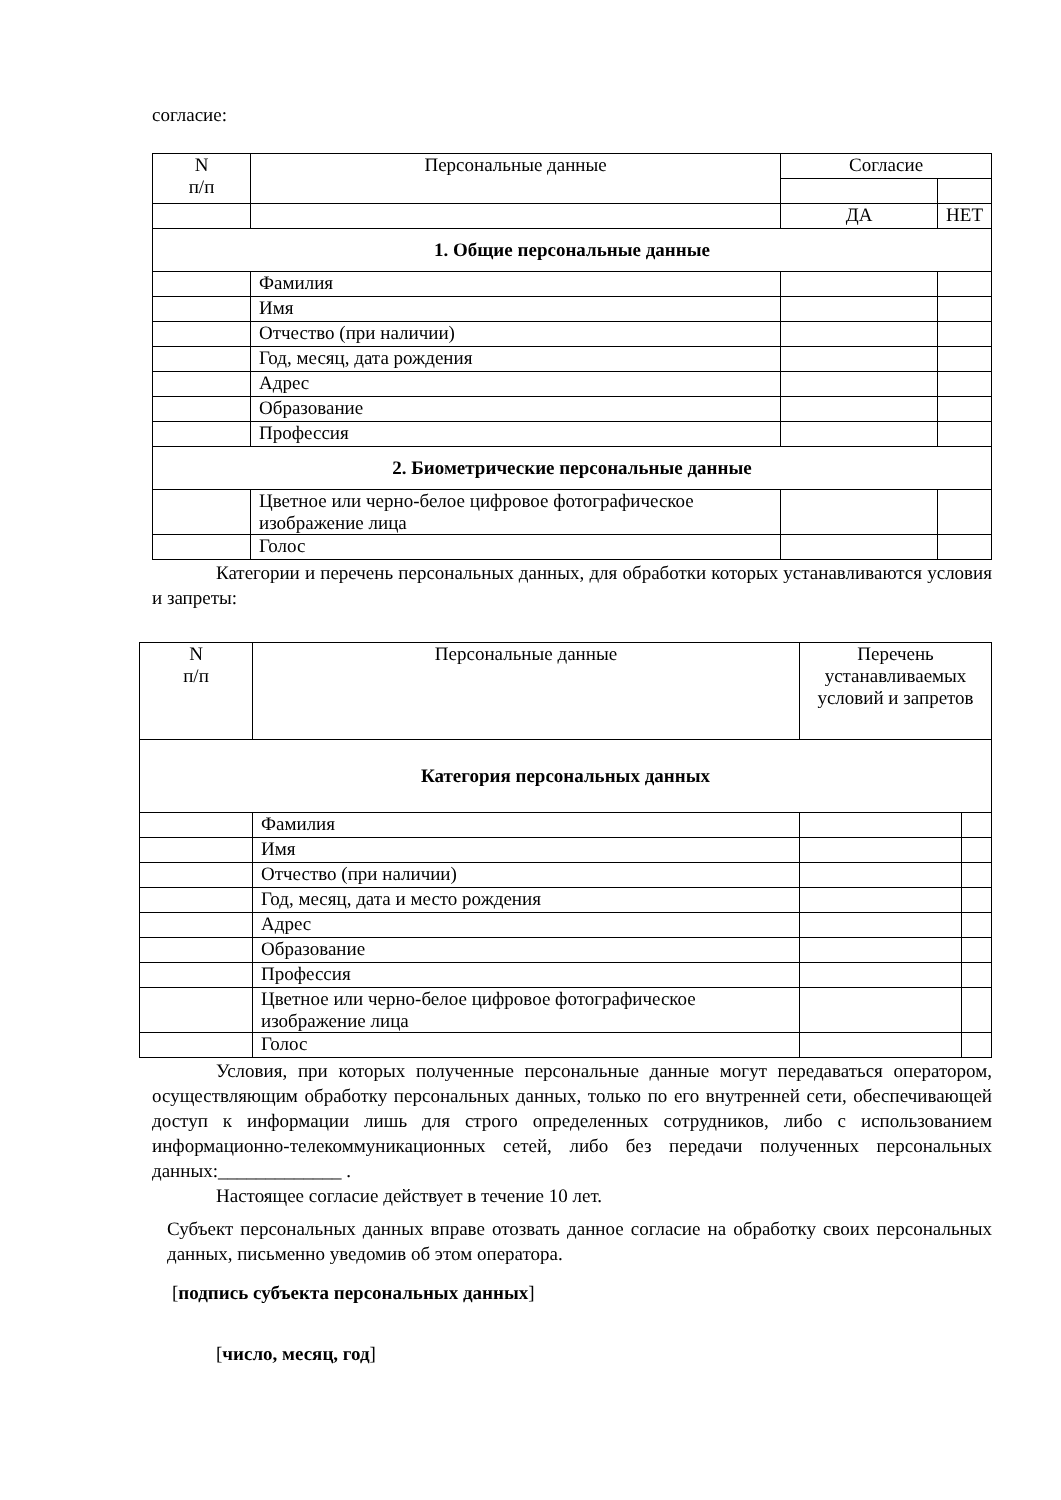согласие:
| N п/п | Персональные данные | Согласие | |
| --- | --- | --- | --- |
| | | ДА | НЕТ |
| 1. Общие персональные данные | | | |
| | Фамилия | | |
| | Имя | | |
| | Отчество (при наличии) | | |
| | Год, месяц, дата рождения | | |
| | Адрес | | |
| | Образование | | |
| | Профессия | | |
| 2. Биометрические персональные данные | | | |
| | Цветное или черно-белое цифровое фотографическое изображение лица | | |
| | Голос | | |
Категории и перечень персональных данных, для обработки которых устанавливаются условия и запреты:
| N п/п | Персональные данные | Перечень устанавливаемых условий и запретов | |
| Категория персональных данных | | | |
| | Фамилия | | |
| | Имя | | |
| | Отчество (при наличии) | | |
| | Год, месяц, дата и место рождения | | |
| | Адрес | | |
| | Образование | | |
| | Профессия | | |
| | Цветное или черно-белое цифровое фотографическое изображение лица | | |
| | Голос | | |
Условия, при которых полученные персональные данные могут передаваться оператором, осуществляющим обработку персональных данных, только по его внутренней сети, обеспечивающей доступ к информации лишь для строго определенных сотрудников, либо с использованием информационно-телекоммуникационных сетей, либо без передачи полученных персональных данных:_____________ .
Настоящее согласие действует в течение 10 лет.
Субъект персональных данных вправе отозвать данное согласие на обработку своих персональных данных, письменно уведомив об этом оператора.
[подпись субъекта персональных данных]
[число, месяц, год]